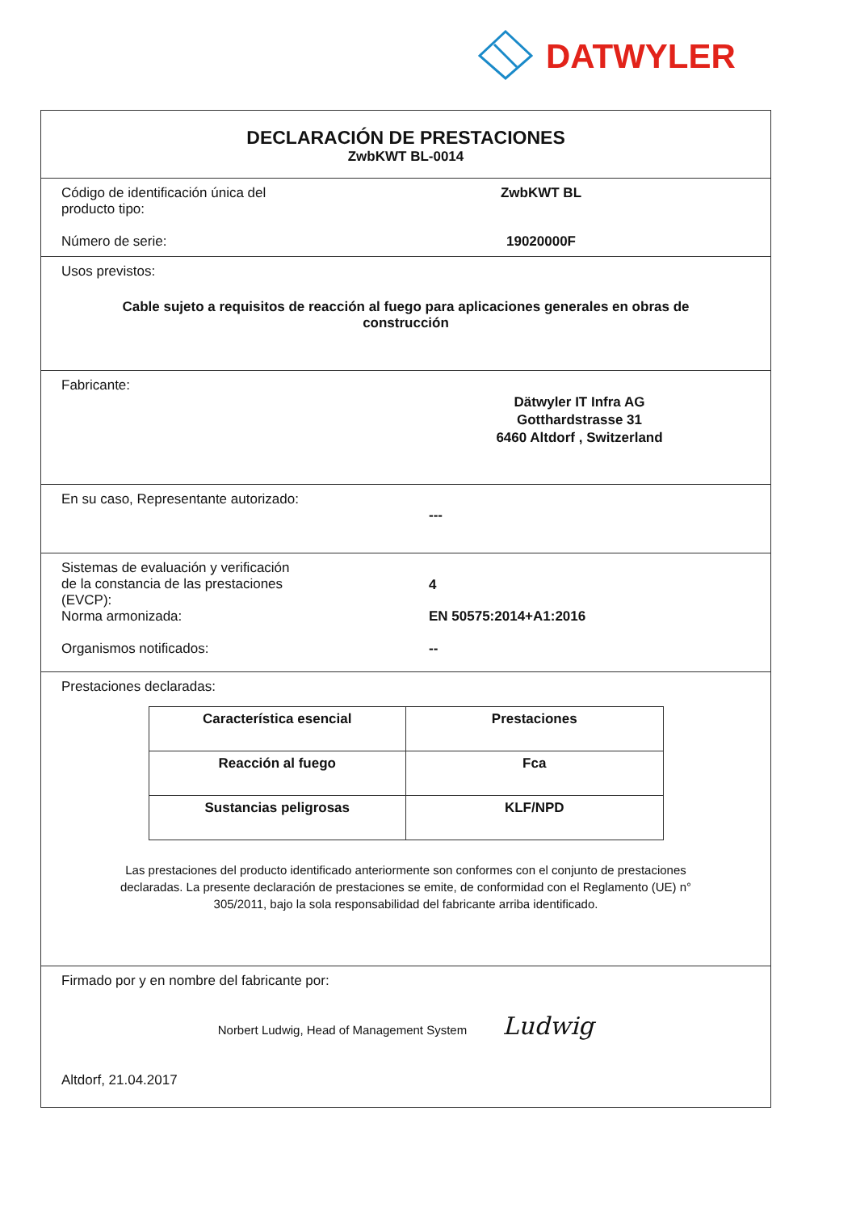DATWYLER
DECLARACIÓN DE PRESTACIONES
ZwbKWT BL-0014
Código de identificación única del
producto tipo:
ZwbKWT BL
Número de serie: 19020000F
Usos previstos:
Cable sujeto a requisitos de reacción al fuego para aplicaciones generales en obras de construcción
Fabricante:
Dätwyler IT Infra AG
Gotthardstrasse 31
6460 Altdorf , Switzerland
En su caso, Representante autorizado:
---
Sistemas de evaluación y verificación
de la constancia de las prestaciones
(EVCP):
4
Norma armonizada: EN 50575:2014+A1:2016
Organismos notificados: --
Prestaciones declaradas:
| Característica esencial | Prestaciones |
| --- | --- |
| Reacción al fuego | Fca |
| Sustancias peligrosas | KLF/NPD |
Las prestaciones del producto identificado anteriormente son conformes con el conjunto de prestaciones declaradas. La presente declaración de prestaciones se emite, de conformidad con el Reglamento (UE) n° 305/2011, bajo la sola responsabilidad del fabricante arriba identificado.
Firmado por y en nombre del fabricante por:
Norbert Ludwig, Head of Management System Ludwig
Altdorf, 21.04.2017